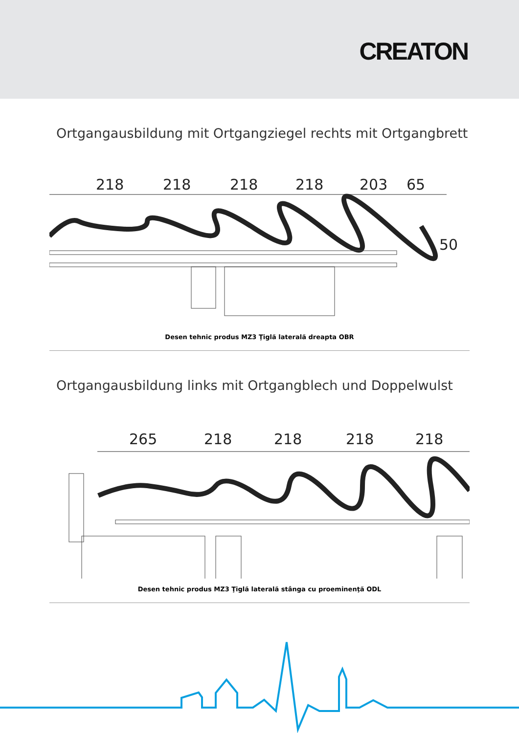CREATON
Ortgangausbildung mit Ortgangziegel rechts mit Ortgangbrett
218
218
218
218
203
65
50
Desen tehnic produs MZ3 Ţiglă laterală dreapta OBR
Ortgangausbildung links mit Ortgangblech und Doppelwulst
265
218
218
218
218
Desen tehnic produs MZ3 Ţiglă laterală stânga cu proeminenţă ODL